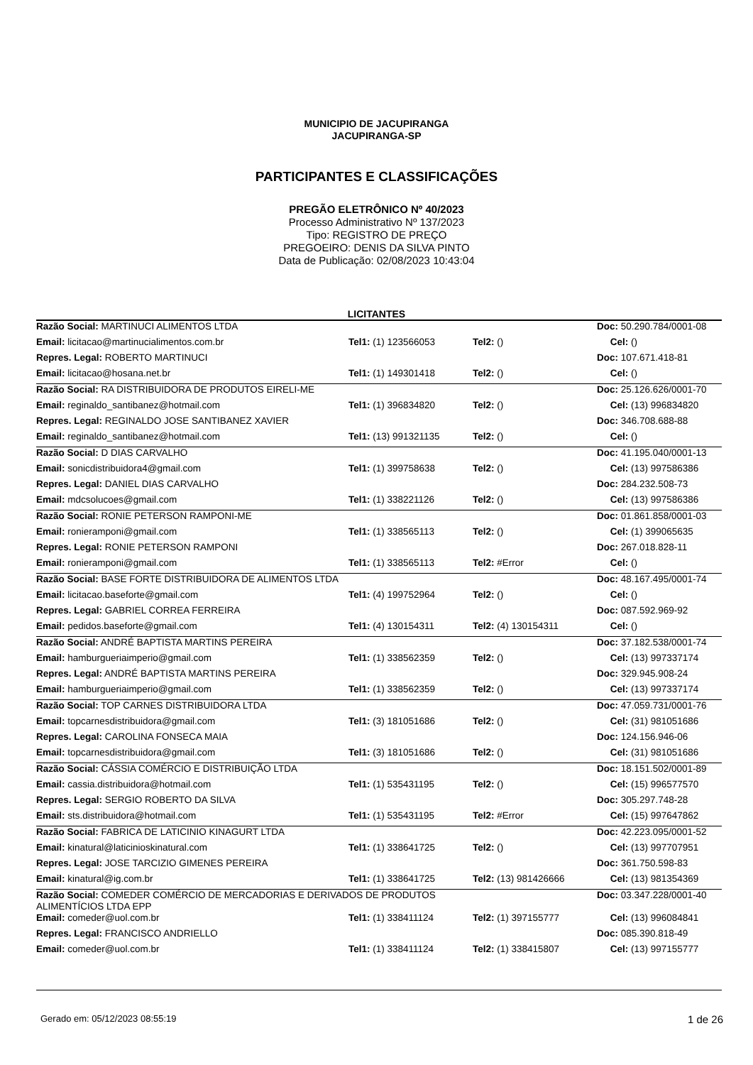MUNICIPIO DE JACUPIRANGA
JACUPIRANGA-SP
PARTICIPANTES E CLASSIFICAÇÕES
PREGÃO ELETRÔNICO Nº 40/2023
Processo Administrativo Nº 137/2023
Tipo: REGISTRO DE PREÇO
PREGOEIRO: DENIS DA SILVA PINTO
Data de Publicação: 02/08/2023 10:43:04
LICITANTES
| Razão Social: MARTINUCI ALIMENTOS LTDA | | | Doc: 50.290.784/0001-08 |
| Email: licitacao@martinucialimentos.com.br | Tel1: (1) 123566053 | Tel2: () | Cel: () |
| Repres. Legal: ROBERTO MARTINUCI | | | Doc: 107.671.418-81 |
| Email: licitacao@hosana.net.br | Tel1: (1) 149301418 | Tel2: () | Cel: () |
| Razão Social: RA DISTRIBUIDORA DE PRODUTOS EIRELI-ME | | | Doc: 25.126.626/0001-70 |
| Email: reginaldo_santibanez@hotmail.com | Tel1: (1) 396834820 | Tel2: () | Cel: (13) 996834820 |
| Repres. Legal: REGINALDO JOSE SANTIBANEZ XAVIER | | | Doc: 346.708.688-88 |
| Email: reginaldo_santibanez@hotmail.com | Tel1: (13) 991321135 | Tel2: () | Cel: () |
| Razão Social: D DIAS CARVALHO | | | Doc: 41.195.040/0001-13 |
| Email: sonicdistribuidora4@gmail.com | Tel1: (1) 399758638 | Tel2: () | Cel: (13) 997586386 |
| Repres. Legal: DANIEL DIAS CARVALHO | | | Doc: 284.232.508-73 |
| Email: mdcsolucoes@gmail.com | Tel1: (1) 338221126 | Tel2: () | Cel: (13) 997586386 |
| Razão Social: RONIE PETERSON RAMPONI-ME | | | Doc: 01.861.858/0001-03 |
| Email: ronieramponi@gmail.com | Tel1: (1) 338565113 | Tel2: () | Cel: (1) 399065635 |
| Repres. Legal: RONIE PETERSON RAMPONI | | | Doc: 267.018.828-11 |
| Email: ronieramponi@gmail.com | Tel1: (1) 338565113 | Tel2: #Error | Cel: () |
| Razão Social: BASE FORTE DISTRIBUIDORA DE ALIMENTOS LTDA | | | Doc: 48.167.495/0001-74 |
| Email: licitacao.baseforte@gmail.com | Tel1: (4) 199752964 | Tel2: () | Cel: () |
| Repres. Legal: GABRIEL CORREA FERREIRA | | | Doc: 087.592.969-92 |
| Email: pedidos.baseforte@gmail.com | Tel1: (4) 130154311 | Tel2: (4) 130154311 | Cel: () |
| Razão Social: ANDRÉ BAPTISTA MARTINS PEREIRA | | | Doc: 37.182.538/0001-74 |
| Email: hamburgueriaimperio@gmail.com | Tel1: (1) 338562359 | Tel2: () | Cel: (13) 997337174 |
| Repres. Legal: ANDRÉ BAPTISTA MARTINS PEREIRA | | | Doc: 329.945.908-24 |
| Email: hamburgueriaimperio@gmail.com | Tel1: (1) 338562359 | Tel2: () | Cel: (13) 997337174 |
| Razão Social: TOP CARNES DISTRIBUIDORA LTDA | | | Doc: 47.059.731/0001-76 |
| Email: topcarnesdistribuidora@gmail.com | Tel1: (3) 181051686 | Tel2: () | Cel: (31) 981051686 |
| Repres. Legal: CAROLINA FONSECA MAIA | | | Doc: 124.156.946-06 |
| Email: topcarnesdistribuidora@gmail.com | Tel1: (3) 181051686 | Tel2: () | Cel: (31) 981051686 |
| Razão Social: CÁSSIA COMÉRCIO E DISTRIBUIÇÃO LTDA | | | Doc: 18.151.502/0001-89 |
| Email: cassia.distribuidora@hotmail.com | Tel1: (1) 535431195 | Tel2: () | Cel: (15) 996577570 |
| Repres. Legal: SERGIO ROBERTO DA SILVA | | | Doc: 305.297.748-28 |
| Email: sts.distribuidora@hotmail.com | Tel1: (1) 535431195 | Tel2: #Error | Cel: (15) 997647862 |
| Razão Social: FABRICA DE LATICINIO KINAGURT LTDA | | | Doc: 42.223.095/0001-52 |
| Email: kinatural@laticinioskinatural.com | Tel1: (1) 338641725 | Tel2: () | Cel: (13) 997707951 |
| Repres. Legal: JOSE TARCIZIO GIMENES PEREIRA | | | Doc: 361.750.598-83 |
| Email: kinatural@ig.com.br | Tel1: (1) 338641725 | Tel2: (13) 981426666 | Cel: (13) 981354369 |
| Razão Social: COMEDER COMÉRCIO DE MERCADORIAS E DERIVADOS DE PRODUTOS ALIMENTÍCIOS LTDA EPP | | | Doc: 03.347.228/0001-40 |
| Email: comeder@uol.com.br | Tel1: (1) 338411124 | Tel2: (1) 397155777 | Cel: (13) 996084841 |
| Repres. Legal: FRANCISCO ANDRIELLO | | | Doc: 085.390.818-49 |
| Email: comeder@uol.com.br | Tel1: (1) 338411124 | Tel2: (1) 338415807 | Cel: (13) 997155777 |
Gerado em: 05/12/2023 08:55:19 1 de 26